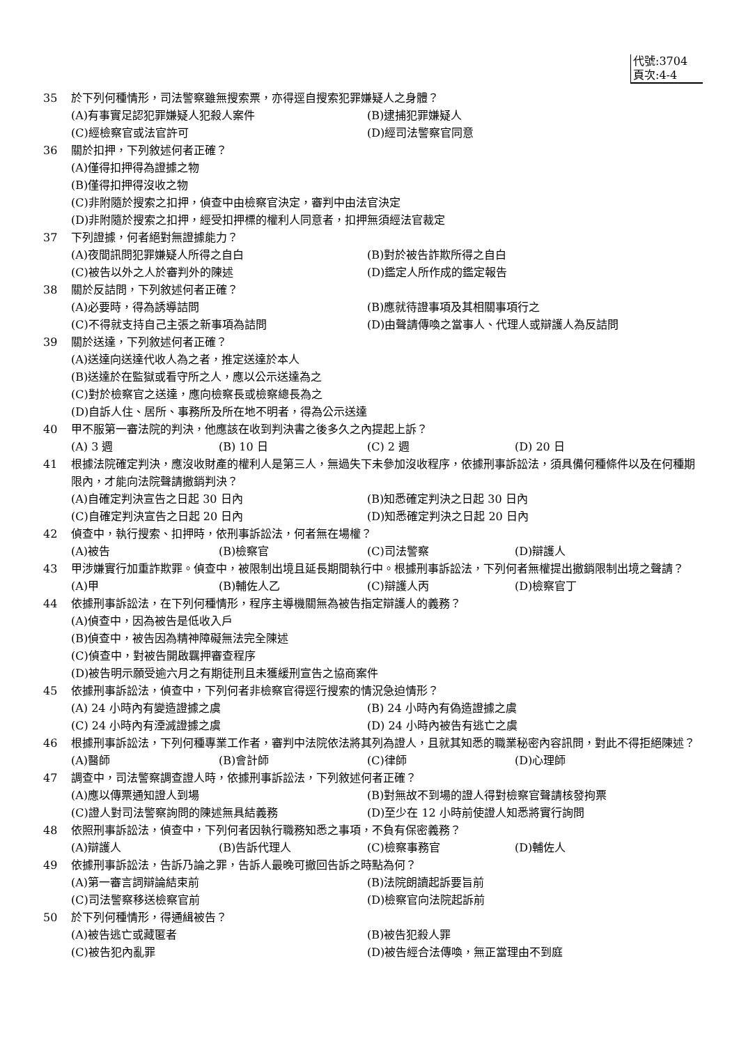代號:3704
頁次:4-4
35 於下列何種情形，司法警察雖無搜索票，亦得逕自搜索犯罪嫌疑人之身體？
(A)有事實足認犯罪嫌疑人犯殺人案件
(B)逮捕犯罪嫌疑人
(C)經檢察官或法官許可
(D)經司法警察官同意
36 關於扣押，下列敘述何者正確？
(A)僅得扣押得為證據之物
(B)僅得扣押得沒收之物
(C)非附隨於搜索之扣押，偵查中由檢察官決定，審判中由法官決定
(D)非附隨於搜索之扣押，經受扣押標的權利人同意者，扣押無須經法官裁定
37 下列證據，何者絕對無證據能力？
(A)夜間訊問犯罪嫌疑人所得之自白
(B)對於被告詐欺所得之自白
(C)被告以外之人於審判外的陳述
(D)鑑定人所作成的鑑定報告
38 關於反詰問，下列敘述何者正確？
(A)必要時，得為誘導詰問
(B)應就待證事項及其相關事項行之
(C)不得就支持自己主張之新事項為詰問
(D)由聲請傳喚之當事人、代理人或辯護人為反詰問
39 關於送達，下列敘述何者正確？
(A)送達向送達代收人為之者，推定送達於本人
(B)送達於在監獄或看守所之人，應以公示送達為之
(C)對於檢察官之送達，應向檢察長或檢察總長為之
(D)自訴人住、居所、事務所及所在地不明者，得為公示送達
40 甲不服第一審法院的判決，他應該在收到判決書之後多久之內提起上訴？
(A) 3 週
(B) 10 日
(C) 2 週
(D) 20 日
41 根據法院確定判決，應沒收財產的權利人是第三人，無過失下未參加沒收程序，依據刑事訴訟法，須具備何種條件以及在何種期限內，才能向法院聲請撤銷判決？
(A)自確定判決宣告之日起 30 日內
(B)知悉確定判決之日起 30 日內
(C)自確定判決宣告之日起 20 日內
(D)知悉確定判決之日起 20 日內
42 偵查中，執行搜索、扣押時，依刑事訴訟法，何者無在場權？
(A)被告
(B)檢察官
(C)司法警察
(D)辯護人
43 甲涉嫌實行加重詐欺罪。偵查中，被限制出境且延長期間執行中。根據刑事訴訟法，下列何者無權提出撤銷限制出境之聲請？
(A)甲
(B)輔佐人乙
(C)辯護人丙
(D)檢察官丁
44 依據刑事訴訟法，在下列何種情形，程序主導機關無為被告指定辯護人的義務？
(A)偵查中，因為被告是低收入戶
(B)偵查中，被告因為精神障礙無法完全陳述
(C)偵查中，對被告開啟羈押審查程序
(D)被告明示願受逾六月之有期徒刑且未獲緩刑宣告之協商案件
45 依據刑事訴訟法，偵查中，下列何者非檢察官得逕行搜索的情況急迫情形？
(A) 24 小時內有變造證據之虞
(B) 24 小時內有偽造證據之虞
(C) 24 小時內有湮滅證據之虞
(D) 24 小時內被告有逃亡之虞
46 根據刑事訴訟法，下列何種專業工作者，審判中法院依法將其列為證人，且就其知悉的職業秘密內容訊問，對此不得拒絕陳述？
(A)醫師
(B)會計師
(C)律師
(D)心理師
47 調查中，司法警察調查證人時，依據刑事訴訟法，下列敘述何者正確？
(A)應以傳票通知證人到場
(B)對無故不到場的證人得對檢察官聲請核發拘票
(C)證人對司法警察詢問的陳述無具結義務
(D)至少在 12 小時前使證人知悉將實行詢問
48 依照刑事訴訟法，偵查中，下列何者因執行職務知悉之事項，不負有保密義務？
(A)辯護人
(B)告訴代理人
(C)檢察事務官
(D)輔佐人
49 依據刑事訴訟法，告訴乃論之罪，告訴人最晚可撤回告訴之時點為何？
(A)第一審言詞辯論結束前
(B)法院朗讀起訴要旨前
(C)司法警察移送檢察官前
(D)檢察官向法院起訴前
50 於下列何種情形，得通緝被告？
(A)被告逃亡或藏匿者
(B)被告犯殺人罪
(C)被告犯內亂罪
(D)被告經合法傳喚，無正當理由不到庭